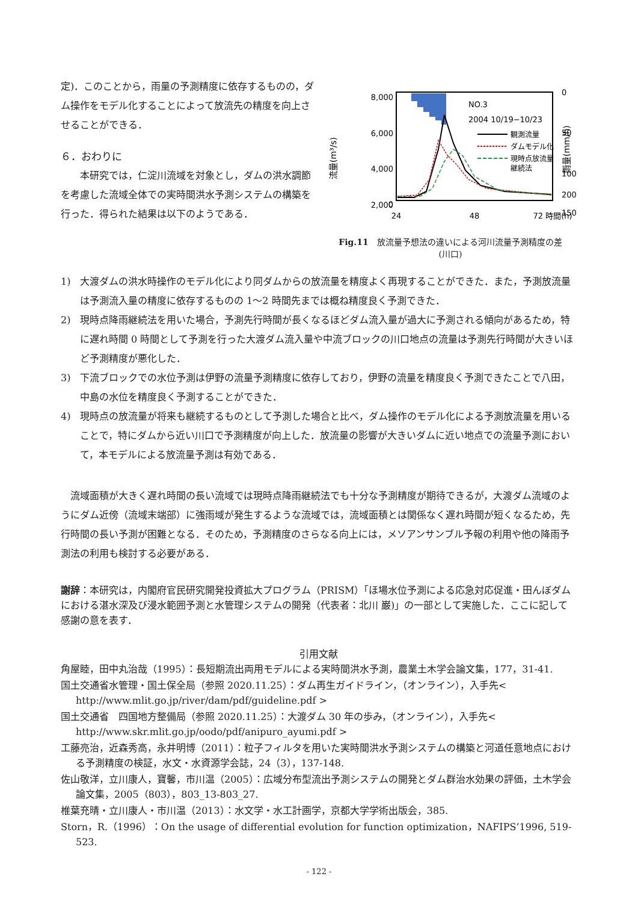定)．このことから，雨量の予測精度に依存するものの，ダム操作をモデル化することによって放流先の精度を向上させることができる．
６．おわりに
本研究では，仁淀川流域を対象とし，ダムの洪水調節を考慮した流域全体での実時間洪水予測システムの構築を行った．得られた結果は以下のようである．
NO.3
2004 10/19−10/23
観測流量
ダムモデル化
現時点放流量
継続法
8,000
6,000
4,000
2,000
0
0
50
100
150
24
48
72 時間(h)
200
流量(m³/s)
雨量(mm/h)
Fig.11　放流量予想法の違いによる河川流量予測精度の差
(川口)
1)　大渡ダムの洪水時操作のモデル化により同ダムからの放流量を精度よく再現することができた．また，予測放流量は予測流入量の精度に依存するものの 1〜2 時間先までは概ね精度良く予測できた．
2)　現時点降雨継続法を用いた場合，予測先行時間が長くなるほどダム流入量が過大に予測される傾向があるため，特に遅れ時間 0 時間として予測を行った大渡ダム流入量や中流ブロックの川口地点の流量は予測先行時間が大きいほど予測精度が悪化した．
3)　下流ブロックでの水位予測は伊野の流量予測精度に依存しており，伊野の流量を精度良く予測できたことで八田，中島の水位を精度良く予測することができた．
4)　現時点の放流量が将来も継続するものとして予測した場合と比べ，ダム操作のモデル化による予測放流量を用いることで，特にダムから近い川口で予測精度が向上した．放流量の影響が大きいダムに近い地点での流量予測において，本モデルによる放流量予測は有効である．
流域面積が大きく遅れ時間の長い流域では現時点降雨継続法でも十分な予測精度が期待できるが，大渡ダム流域のようにダム近傍（流域末端部）に強雨域が発生するような流域では，流域面積とは関係なく遅れ時間が短くなるため，先行時間の長い予測が困難となる．そのため，予測精度のさらなる向上には，メソアンサンブル予報の利用や他の降雨予測法の利用も検討する必要がある．
謝辞：本研究は，内閣府官民研究開発投資拡大プログラム（PRISM）「ほ場水位予測による応急対応促進・田んぼダムにおける湛水深及び浸水範囲予測と水管理システムの開発（代表者：北川 巌)」の一部として実施した．ここに記して感謝の意を表す．
引用文献
角屋睦，田中丸治哉（1995）：長短期流出両用モデルによる実時間洪水予測，農業土木学会論文集，177，31-41.
国土交通省水管理・国土保全局（参照 2020.11.25）：ダム再生ガイドライン，（オンライン），入手先< http://www.mlit.go.jp/river/dam/pdf/guideline.pdf >
国土交通省　四国地方整備局（参照 2020.11.25）：大渡ダム 30 年の歩み，（オンライン），入手先< http://www.skr.mlit.go.jp/oodo/pdf/anipuro_ayumi.pdf >
工藤亮治，近森秀高，永井明博（2011）：粒子フィルタを用いた実時間洪水予測システムの構築と河道任意地点における予測精度の検証，水文・水資源学会誌，24（3），137-148.
佐山敬洋，立川康人，寶馨，市川温（2005）：広域分布型流出予測システムの開発とダム群治水効果の評価，土木学会論文集，2005（803），803_13-803_27.
椎葉充晴・立川康人・市川温（2013）：水文学・水工計画学，京都大学学術出版会，385.
Storn，R.（1996）：On the usage of differential evolution for function optimization，NAFIPS’1996, 519-523.
- 122 -